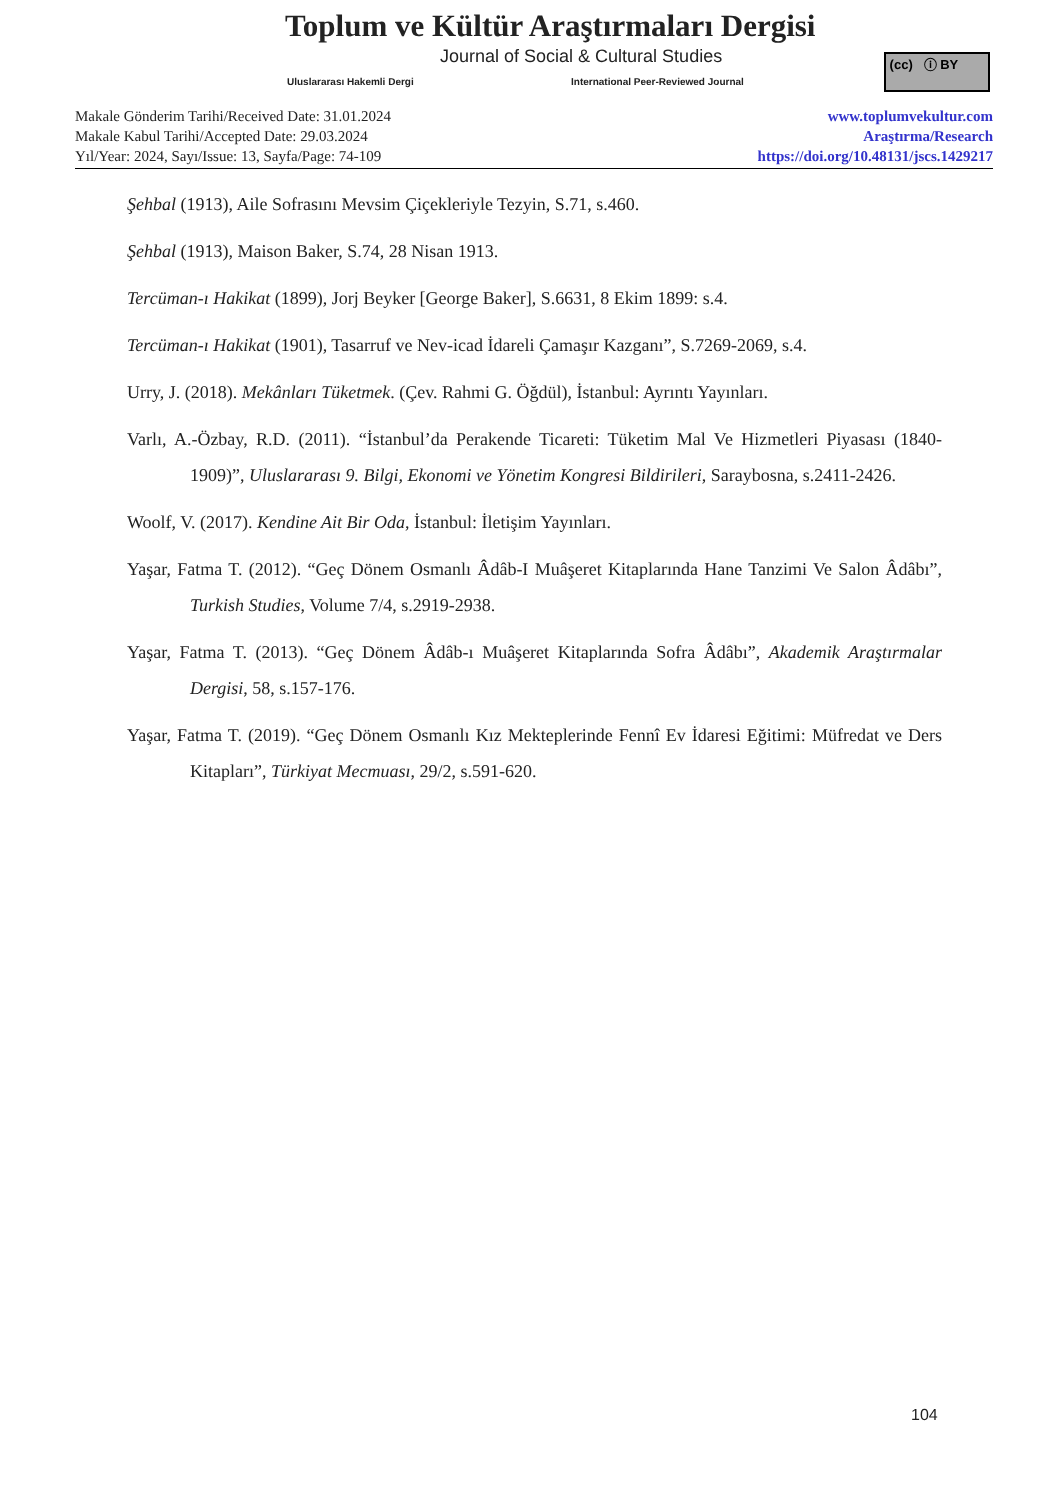Toplum ve Kültür Araştırmaları Dergisi
Journal of Social & Cultural Studies
Uluslararası Hakemli Dergi
International Peer-Reviewed Journal
(cc) ⓘ BY
Makale Gönderim Tarihi/Received Date: 31.01.2024
Makale Kabul Tarihi/Accepted Date: 29.03.2024
Yıl/Year: 2024, Sayı/Issue: 13, Sayfa/Page: 74-109
www.toplumvekultur.com
Araştırma/Research
https://doi.org/10.48131/jscs.1429217
Şehbal (1913), Aile Sofrasını Mevsim Çiçekleriyle Tezyin, S.71, s.460.
Şehbal (1913), Maison Baker, S.74, 28 Nisan 1913.
Tercüman-ı Hakikat (1899), Jorj Beyker [George Baker], S.6631, 8 Ekim 1899: s.4.
Tercüman-ı Hakikat (1901), Tasarruf ve Nev-icad İdareli Çamaşır Kazganı”, S.7269-2069, s.4.
Urry, J. (2018). Mekânları Tüketmek. (Çev. Rahmi G. Öğdül), İstanbul: Ayrıntı Yayınları.
Varlı, A.-Özbay, R.D. (2011). “İstanbul’da Perakende Ticareti: Tüketim Mal Ve Hizmetleri Piyasası (1840-1909)”, Uluslararası 9. Bilgi, Ekonomi ve Yönetim Kongresi Bildirileri, Saraybosna, s.2411-2426.
Woolf, V. (2017). Kendine Ait Bir Oda, İstanbul: İletişim Yayınları.
Yaşar, Fatma T. (2012). “Geç Dönem Osmanlı Âdâb-I Muâşeret Kitaplarında Hane Tanzimi Ve Salon Âdâbı”, Turkish Studies, Volume 7/4, s.2919-2938.
Yaşar, Fatma T. (2013). “Geç Dönem Âdâb-ı Muâşeret Kitaplarında Sofra Âdâbı”, Akademik Araştırmalar Dergisi, 58, s.157-176.
Yaşar, Fatma T. (2019). “Geç Dönem Osmanlı Kız Mekteplerinde Fennî Ev İdaresi Eğitimi: Müfredat ve Ders Kitapları”, Türkiyat Mecmuası, 29/2, s.591-620.
104